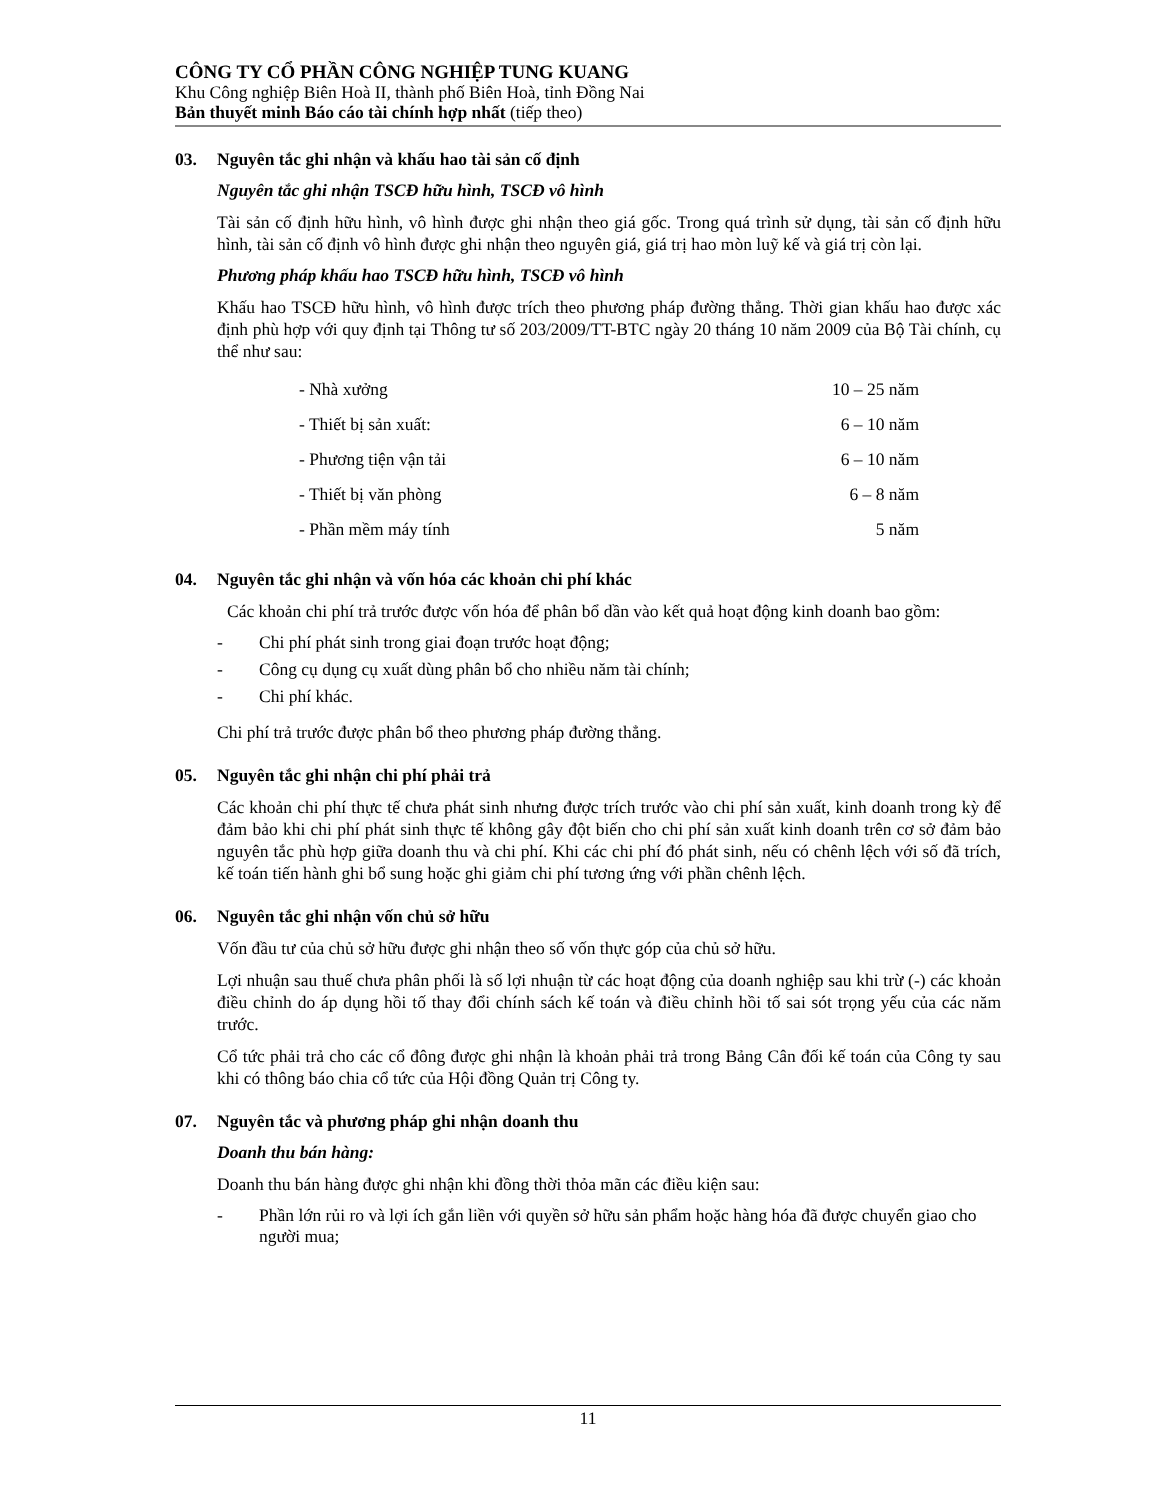CÔNG TY CỔ PHẦN CÔNG NGHIỆP TUNG KUANG
Khu Công nghiệp Biên Hoà II, thành phố Biên Hoà, tỉnh Đồng Nai
Bản thuyết minh Báo cáo tài chính hợp nhất (tiếp theo)
03. Nguyên tắc ghi nhận và khấu hao tài sản cố định
Nguyên tắc ghi nhận TSCĐ hữu hình, TSCĐ vô hình
Tài sản cố định hữu hình, vô hình được ghi nhận theo giá gốc. Trong quá trình sử dụng, tài sản cố định hữu hình, tài sản cố định vô hình được ghi nhận theo nguyên giá, giá trị hao mòn luỹ kế và giá trị còn lại.
Phương pháp khấu hao TSCĐ hữu hình, TSCĐ vô hình
Khấu hao TSCĐ hữu hình, vô hình được trích theo phương pháp đường thẳng. Thời gian khấu hao được xác định phù hợp với quy định tại Thông tư số 203/2009/TT-BTC ngày 20 tháng 10 năm 2009 của Bộ Tài chính, cụ thể như sau:
| - Nhà xưởng | 10 – 25 năm |
| - Thiết bị sản xuất: | 6 – 10 năm |
| - Phương tiện vận tải | 6 – 10 năm |
| - Thiết bị văn phòng | 6 – 8 năm |
| - Phần mềm máy tính | 5 năm |
04. Nguyên tắc ghi nhận và vốn hóa các khoản chi phí khác
Các khoản chi phí trả trước được vốn hóa để phân bổ dần vào kết quả hoạt động kinh doanh bao gồm:
- Chi phí phát sinh trong giai đoạn trước hoạt động;
- Công cụ dụng cụ xuất dùng phân bổ cho nhiều năm tài chính;
- Chi phí khác.
Chi phí trả trước được phân bổ theo phương pháp đường thẳng.
05. Nguyên tắc ghi nhận chi phí phải trả
Các khoản chi phí thực tế chưa phát sinh nhưng được trích trước vào chi phí sản xuất, kinh doanh trong kỳ để đảm bảo khi chi phí phát sinh thực tế không gây đột biến cho chi phí sản xuất kinh doanh trên cơ sở đảm bảo nguyên tắc phù hợp giữa doanh thu và chi phí. Khi các chi phí đó phát sinh, nếu có chênh lệch với số đã trích, kế toán tiến hành ghi bổ sung hoặc ghi giảm chi phí tương ứng với phần chênh lệch.
06. Nguyên tắc ghi nhận vốn chủ sở hữu
Vốn đầu tư của chủ sở hữu được ghi nhận theo số vốn thực góp của chủ sở hữu.
Lợi nhuận sau thuế chưa phân phối là số lợi nhuận từ các hoạt động của doanh nghiệp sau khi trừ (-) các khoản điều chỉnh do áp dụng hồi tố thay đổi chính sách kế toán và điều chỉnh hồi tố sai sót trọng yếu của các năm trước.
Cổ tức phải trả cho các cổ đông được ghi nhận là khoản phải trả trong Bảng Cân đối kế toán của Công ty sau khi có thông báo chia cổ tức của Hội đồng Quản trị Công ty.
07. Nguyên tắc và phương pháp ghi nhận doanh thu
Doanh thu bán hàng:
Doanh thu bán hàng được ghi nhận khi đồng thời thỏa mãn các điều kiện sau:
- Phần lớn rủi ro và lợi ích gắn liền với quyền sở hữu sản phẩm hoặc hàng hóa đã được chuyển giao cho người mua;
11